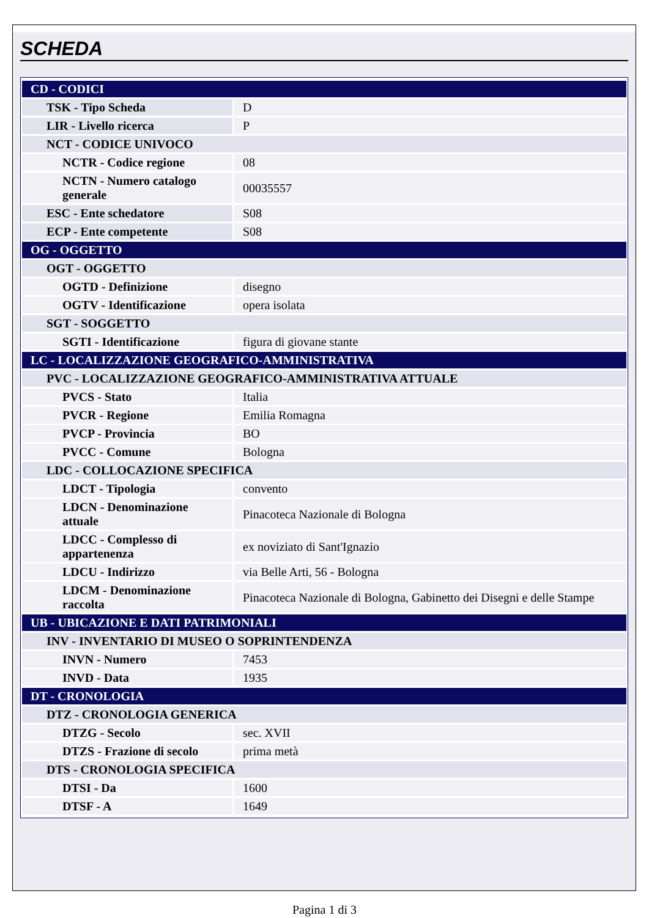SCHEDA
| CD - CODICI | |
| TSK - Tipo Scheda | D |
| LIR - Livello ricerca | P |
| NCT - CODICE UNIVOCO | |
| NCTR - Codice regione | 08 |
| NCTN - Numero catalogo generale | 00035557 |
| ESC - Ente schedatore | S08 |
| ECP - Ente competente | S08 |
| OG - OGGETTO | |
| OGT - OGGETTO | |
| OGTD - Definizione | disegno |
| OGTV - Identificazione | opera isolata |
| SGT - SOGGETTO | |
| SGTI - Identificazione | figura di giovane stante |
| LC - LOCALIZZAZIONE GEOGRAFICO-AMMINISTRATIVA | |
| PVC - LOCALIZZAZIONE GEOGRAFICO-AMMINISTRATIVA ATTUALE | |
| PVCS - Stato | Italia |
| PVCR - Regione | Emilia Romagna |
| PVCP - Provincia | BO |
| PVCC - Comune | Bologna |
| LDC - COLLOCAZIONE SPECIFICA | |
| LDCT - Tipologia | convento |
| LDCN - Denominazione attuale | Pinacoteca Nazionale di Bologna |
| LDCC - Complesso di appartenenza | ex noviziato di Sant'Ignazio |
| LDCU - Indirizzo | via Belle Arti, 56 - Bologna |
| LDCM - Denominazione raccolta | Pinacoteca Nazionale di Bologna, Gabinetto dei Disegni e delle Stampe |
| UB - UBICAZIONE E DATI PATRIMONIALI | |
| INV - INVENTARIO DI MUSEO O SOPRINTENDENZA | |
| INVN - Numero | 7453 |
| INVD - Data | 1935 |
| DT - CRONOLOGIA | |
| DTZ - CRONOLOGIA GENERICA | |
| DTZG - Secolo | sec. XVII |
| DTZS - Frazione di secolo | prima metà |
| DTS - CRONOLOGIA SPECIFICA | |
| DTSI - Da | 1600 |
| DTSF - A | 1649 |
Pagina 1 di 3